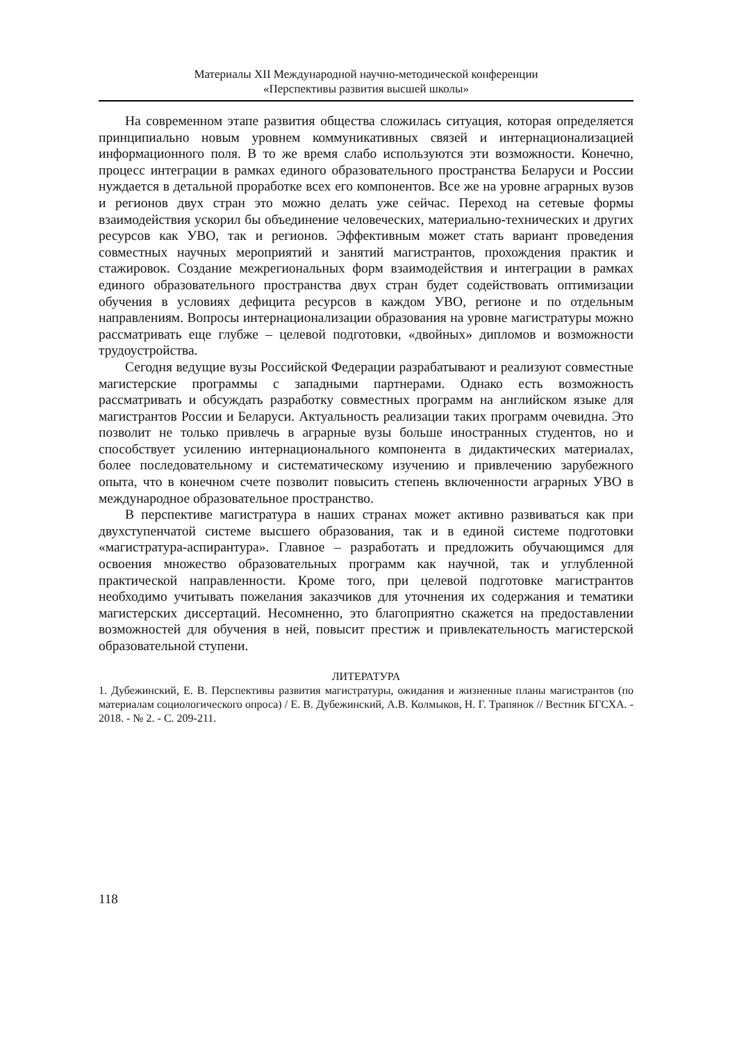Материалы XII Международной научно-методической конференции
«Перспективы развития высшей школы»
На современном этапе развития общества сложилась ситуация, которая определяется принципиально новым уровнем коммуникативных связей и интернационализацией информационного поля. В то же время слабо используются эти возможности. Конечно, процесс интеграции в рамках единого образовательного пространства Беларуси и России нуждается в детальной проработке всех его компонентов. Все же на уровне аграрных вузов и регионов двух стран это можно делать уже сейчас. Переход на сетевые формы взаимодействия ускорил бы объединение человеческих, материально-технических и других ресурсов как УВО, так и регионов. Эффективным может стать вариант проведения совместных научных мероприятий и занятий магистрантов, прохождения практик и стажировок. Создание межрегиональных форм взаимодействия и интеграции в рамках единого образовательного пространства двух стран будет содействовать оптимизации обучения в условиях дефицита ресурсов в каждом УВО, регионе и по отдельным направлениям. Вопросы интернационализации образования на уровне магистратуры можно рассматривать еще глубже – целевой подготовки, «двойных» дипломов и возможности трудоустройства.
Сегодня ведущие вузы Российской Федерации разрабатывают и реализуют совместные магистерские программы с западными партнерами. Однако есть возможность рассматривать и обсуждать разработку совместных программ на английском языке для магистрантов России и Беларуси. Актуальность реализации таких программ очевидна. Это позволит не только привлечь в аграрные вузы больше иностранных студентов, но и способствует усилению интернационального компонента в дидактических материалах, более последовательному и систематическому изучению и привлечению зарубежного опыта, что в конечном счете позволит повысить степень включенности аграрных УВО в международное образовательное пространство.
В перспективе магистратура в наших странах может активно развиваться как при двухступенчатой системе высшего образования, так и в единой системе подготовки «магистратура-аспирантура». Главное – разработать и предложить обучающимся для освоения множество образовательных программ как научной, так и углубленной практической направленности. Кроме того, при целевой подготовке магистрантов необходимо учитывать пожелания заказчиков для уточнения их содержания и тематики магистерских диссертаций. Несомненно, это благоприятно скажется на предоставлении возможностей для обучения в ней, повысит престиж и привлекательность магистерской образовательной ступени.
ЛИТЕРАТУРА
1. Дубежинский, Е. В. Перспективы развития магистратуры, ожидания и жизненные планы магистрантов (по материалам социологического опроса) / Е. В. Дубежинский, А.В. Колмыков, Н. Г. Трапянок // Вестник БГСХА. - 2018. - № 2. - С. 209-211.
118